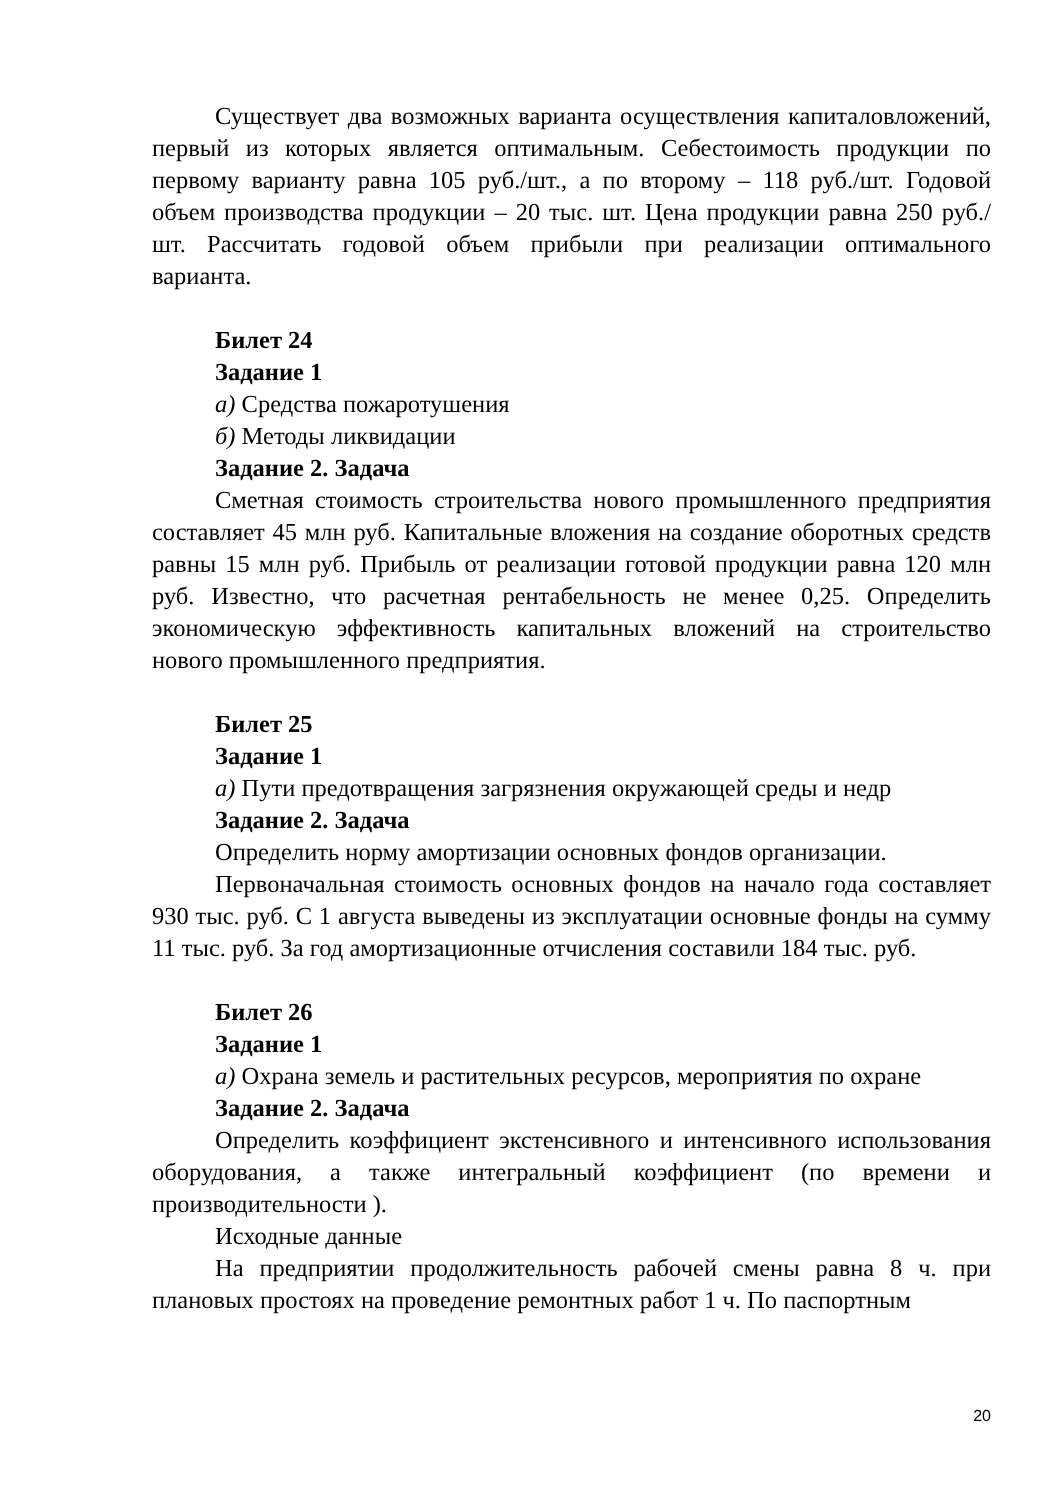Существует два возможных варианта осуществления капиталовложений, первый из которых является оптимальным. Себестоимость продукции по первому варианту равна 105 руб./шт., а по второму – 118 руб./шт. Годовой объем производства продукции – 20 тыс. шт. Цена продукции равна 250 руб./шт. Рассчитать годовой объем прибыли при реализации оптимального варианта.
Билет 24
Задание 1
а) Средства пожаротушения
б) Методы ликвидации
Задание 2. Задача
Сметная стоимость строительства нового промышленного предприятия составляет 45 млн руб. Капитальные вложения на создание оборотных средств равны 15 млн руб. Прибыль от реализации готовой продукции равна 120 млн руб. Известно, что расчетная рентабельность не менее 0,25. Определить экономическую эффективность капитальных вложений на строительство нового промышленного предприятия.
Билет 25
Задание 1
а) Пути предотвращения загрязнения окружающей среды и недр
Задание 2. Задача
Определить норму амортизации основных фондов организации.
Первоначальная стоимость основных фондов на начало года составляет 930 тыс. руб. С 1 августа выведены из эксплуатации основные фонды на сумму 11 тыс. руб. За год амортизационные отчисления составили 184 тыс. руб.
Билет 26
Задание 1
а) Охрана земель и растительных ресурсов, мероприятия по охране
Задание 2. Задача
Определить коэффициент экстенсивного и интенсивного использования оборудования, а также интегральный коэффициент (по времени и производительности ).
Исходные данные
На предприятии продолжительность рабочей смены равна 8 ч. при плановых простоях на проведение ремонтных работ 1 ч. По паспортным
20